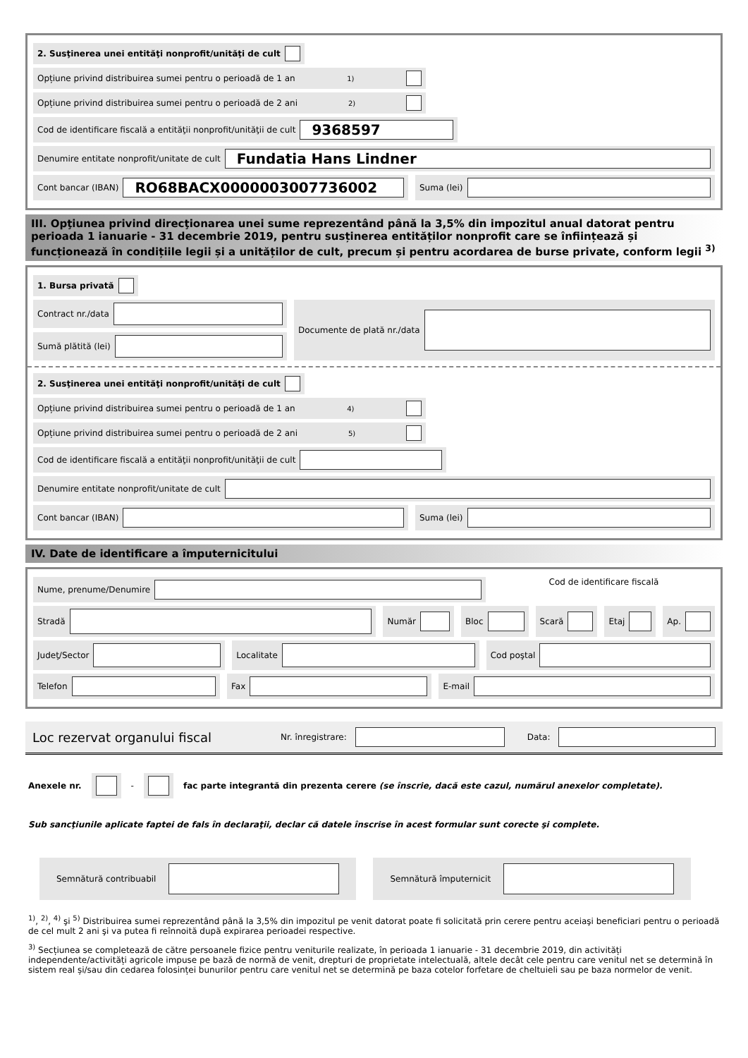2. Susţinerea unei entităţi nonprofit/unităţi de cult
Opțiune privind distribuirea sumei pentru o perioadă de 1 an <sup>1)</sup>
Opțiune privind distribuirea sumei pentru o perioadă de 2 ani <sup>2)</sup>
Cod de identificare fiscală a entităţii nonprofit/unităţii de cult
9368597
Denumire entitate nonprofit/unitate de cult
Fundatia Hans Lindner
Cont bancar (IBAN)
RO68BACX0000003007736002
Suma (lei)
III. Opţiunea privind direcţionarea unei sume reprezentând până la 3,5% din impozitul anual datorat pentru perioada 1 ianuarie - 31 decembrie 2019, pentru susținerea entităților nonprofit care se înființează și funcționează în condițiile legii și a unităților de cult, precum și pentru acordarea de burse private, conform legii <sup>3)</sup>
1. Bursa privată
Contract nr./data
Sumă plătită (lei)
Documente de plată nr./data
2. Susţinerea unei entităţi nonprofit/unităţi de cult
Opțiune privind distribuirea sumei pentru o perioadă de 1 an <sup>4)</sup>
Opțiune privind distribuirea sumei pentru o perioadă de 2 ani <sup>5)</sup>
Cod de identificare fiscală a entităţii nonprofit/unităţii de cult
Denumire entitate nonprofit/unitate de cult
Cont bancar (IBAN) Suma (lei)
IV. Date de identificare a împuternicitului
Nume, prenume/Denumire
Cod de identificare fiscală
Stradă Număr Bloc Scară Etaj Ap.
Judeţ/Sector Localitate Cod poştal
Telefon Fax E-mail
Loc rezervat organului fiscal Nr. înregistrare: Data:
Anexele nr. - fac parte integrantă din prezenta cerere (se înscrie, dacă este cazul, numărul anexelor completate).
Sub sancţiunile aplicate faptei de fals în declaraţii, declar că datele înscrise în acest formular sunt corecte şi complete.
Semnătură contribuabil Semnătură împuternicit
<sup>1)</sup>, <sup>2)</sup>, <sup>4)</sup> şi <sup>5)</sup> Distribuirea sumei reprezentând până la 3,5% din impozitul pe venit datorat poate fi solicitată prin cerere pentru aceiaşi beneficiari pentru o perioadă de cel mult 2 ani şi va putea fi reînnoită după expirarea perioadei respective.
<sup>3)</sup> Secțiunea se completează de către persoanele fizice pentru veniturile realizate, în perioada 1 ianuarie - 31 decembrie 2019, din activități independente/activități agricole impuse pe bază de normă de venit, drepturi de proprietate intelectuală, altele decât cele pentru care venitul net se determină în sistem real și/sau din cedarea folosinței bunurilor pentru care venitul net se determină pe baza cotelor forfetare de cheltuieli sau pe baza normelor de venit.